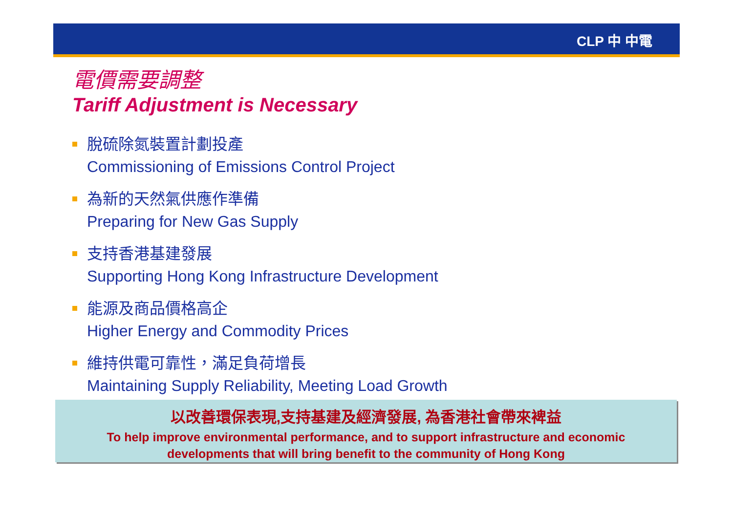CLP 中 中電
電價需要調整
Tariff Adjustment is Necessary
脫硫除氮裝置計劃投產
Commissioning of Emissions Control Project
為新的天然氣供應作準備
Preparing for New Gas Supply
支持香港基建發展
Supporting Hong Kong Infrastructure Development
能源及商品價格高企
Higher Energy and Commodity Prices
維持供電可靠性，滿足負荷增長
Maintaining Supply Reliability, Meeting Load Growth
以改善環保表現,支持基建及經濟發展, 為香港社會帶來裨益
To help improve environmental performance, and to support infrastructure and economic
developments that will bring benefit to the community of Hong Kong